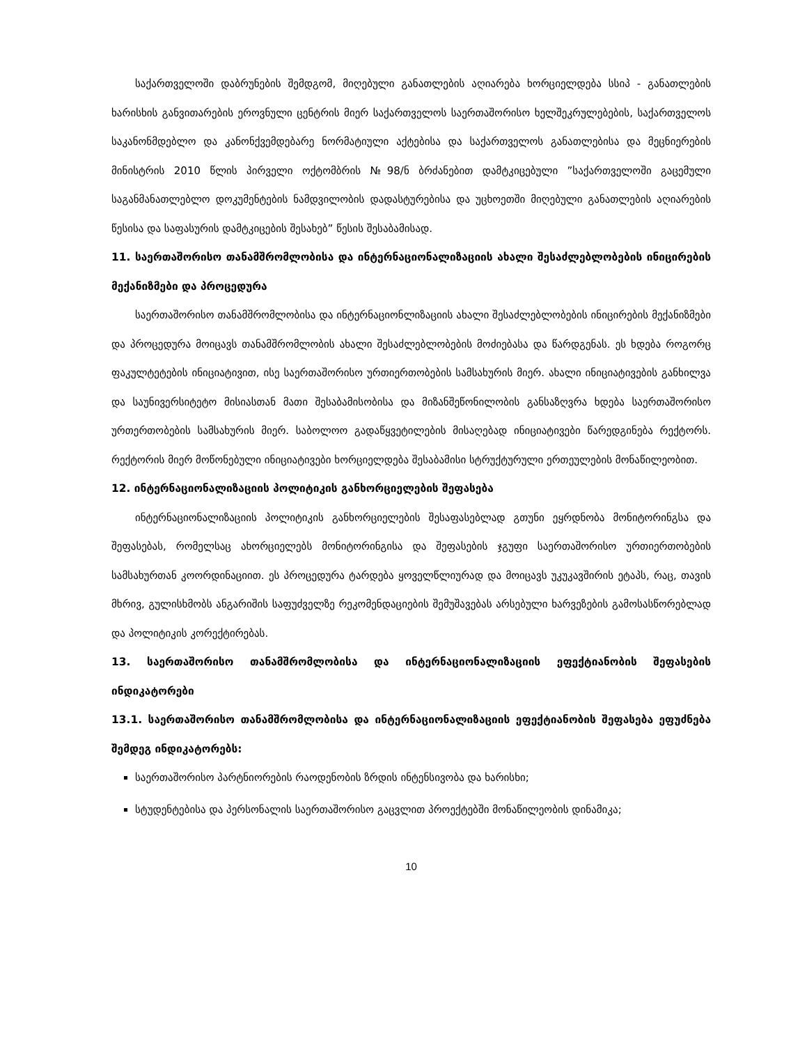საქართველოში დაბრუნების შემდგომ, მიღებული განათლების აღიარება ხორციელდება სსიპ - განათლების ხარისხის განვითარების ეროვნული ცენტრის მიერ საქართველოს საერთაშორისო ხელშეკრულებების, საქართველოს საკანონმდებლო და კანონქვემდებარე ნორმატიული აქტებისა და საქართველოს განათლებისა და მეცნიერების მინისტრის 2010 წლის პირველი ოქტომბრის №98/ნ ბრძანებით დამტკიცებული ”საქართველოში გაცემული საგანმანათლებლო დოკუმენტების ნამდვილობის დადასტურებისა და უცხოეთში მიღებული განათლების აღიარების წესისა და საფასურის დამტკიცების შესახებ” წესის შესაბამისად.
11. საერთაშორისო თანამშრომლობისა და ინტერნაციონალიზაციის ახალი შესაძლებლობების ინიცირების მექანიზმები და პროცედურა
საერთაშორისო თანამშრომლობისა და ინტერნაციონლიზაციის ახალი შესაძლებლობების ინიცირების მექანიზმები და პროცედურა მოიცავს თანამშრომლობის ახალი შესაძლებლობების მოძიებასა და წარდგენას. ეს ხდება როგორც ფაკულტეტების ინიციატივით, ისე საერთაშორისო ურთიერთობების სამსახურის მიერ. ახალი ინიციატივების განხილვა და საუნივერსიტეტო მისიასთან მათი შესაბამისობისა და მიზანშეწონილობის განსაზღვრა ხდება საერთაშორისო ურთერთობების სამსახურის მიერ. საბოლოო გადაწყვეტილების მისაღებად ინიციატივები წარედგინება რექტორს. რექტორის მიერ მოწონებული ინიციატივები ხორციელდება შესაბამისი სტრუქტურული ერთეულების მონაწილეობით.
12. ინტერნაციონალიზაციის პოლიტიკის განხორციელების შეფასება
ინტერნაციონალიზაციის პოლიტიკის განხორციელების შესაფასებლად გთუნი ეყრდნობა მონიტორინგსა და შეფასებას, რომელსაც ახორციელებს მონიტორინგისა და შეფასების ჯგუფი საერთაშორისო ურთიერთობების სამსახურთან კოორდინაციით. ეს პროცედურა ტარდება ყოველწლიურად და მოიცავს უკუკავშირის ეტაპს, რაც, თავის მხრივ, გულისხმობს ანგარიშის საფუძველზე რეკომენდაციების შემუშავებას არსებული ხარვეზების გამოსასწორებლად და პოლიტიკის კორექტირებას.
13. საერთაშორისო თანამშრომლობისა და ინტერნაციონალიზაციის ეფექტიანობის შეფასების ინდიკატორები
13.1. საერთაშორისო თანამშრომლობისა და ინტერნაციონალიზაციის ეფექტიანობის შეფასება ეფუძნება შემდეგ ინდიკატორებს:
საერთაშორისო პარტნიორების რაოდენობის ზრდის ინტენსივობა და ხარისხი;
სტუდენტებისა და პერსონალის საერთაშორისო გაცვლით პროექტებში მონაწილეობის დინამიკა;
10